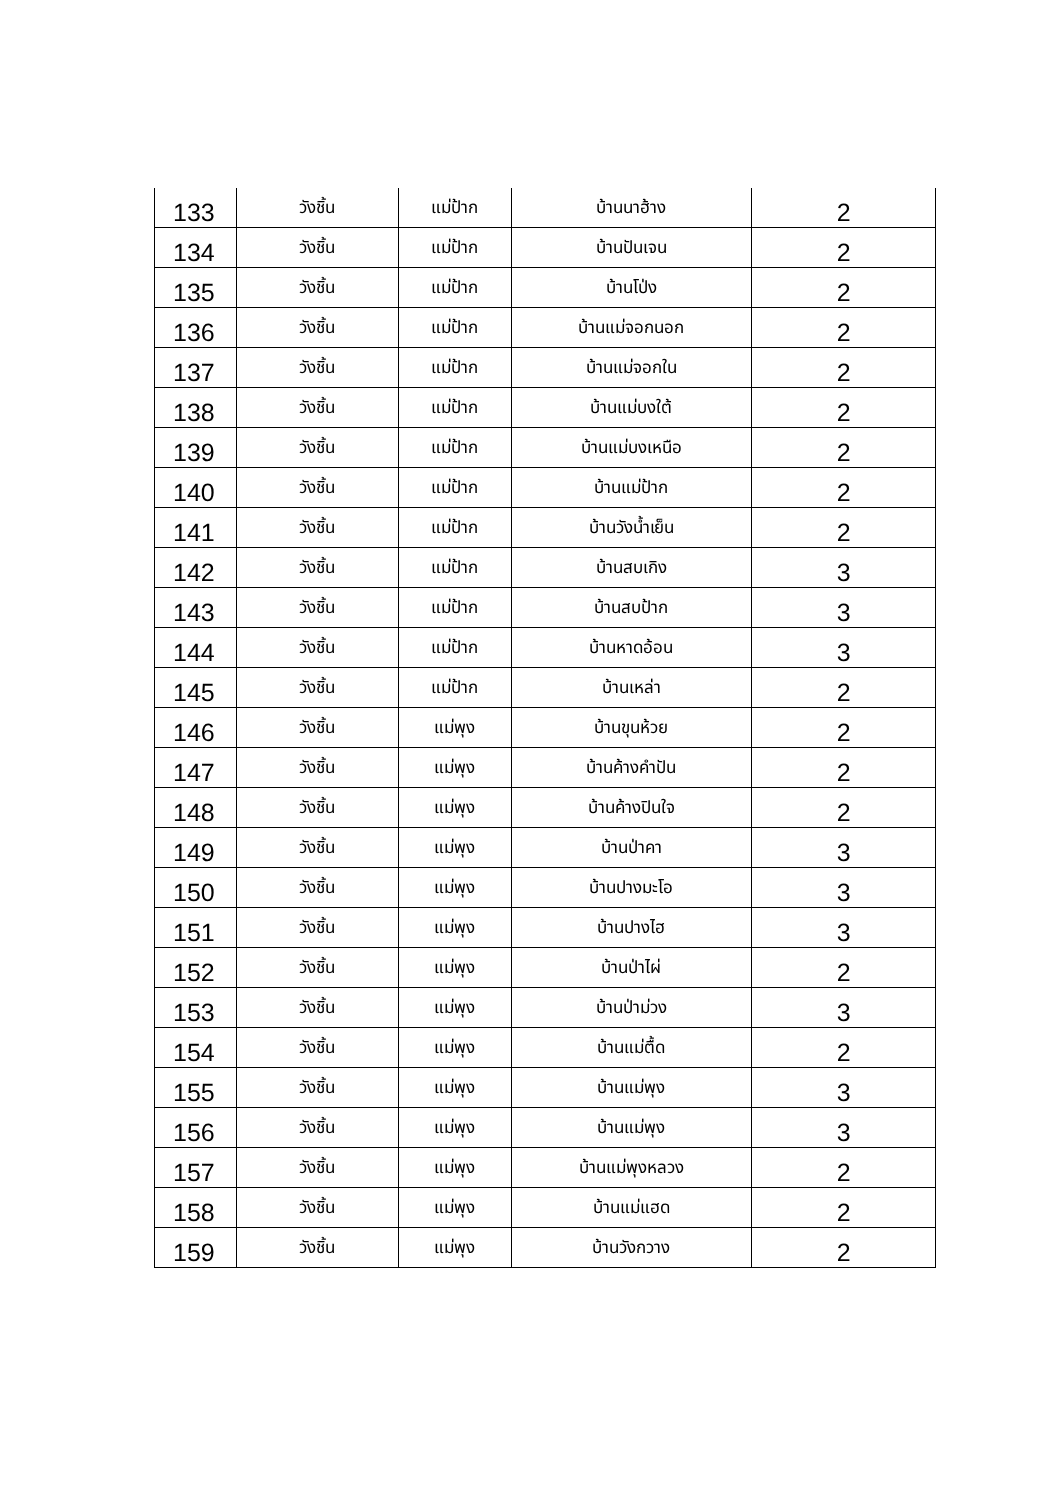| 133 | วังชิ้น | แม่ป้าก | บ้านนาฮ้าง | 2 |
| 134 | วังชิ้น | แม่ป้าก | บ้านปันเจน | 2 |
| 135 | วังชิ้น | แม่ป้าก | บ้านโป่ง | 2 |
| 136 | วังชิ้น | แม่ป้าก | บ้านแม่จอกนอก | 2 |
| 137 | วังชิ้น | แม่ป้าก | บ้านแม่จอกใน | 2 |
| 138 | วังชิ้น | แม่ป้าก | บ้านแม่บงใต้ | 2 |
| 139 | วังชิ้น | แม่ป้าก | บ้านแม่บงเหนือ | 2 |
| 140 | วังชิ้น | แม่ป้าก | บ้านแม่ป้าก | 2 |
| 141 | วังชิ้น | แม่ป้าก | บ้านวังน้ำเย็น | 2 |
| 142 | วังชิ้น | แม่ป้าก | บ้านสบเกิง | 3 |
| 143 | วังชิ้น | แม่ป้าก | บ้านสบป้าก | 3 |
| 144 | วังชิ้น | แม่ป้าก | บ้านหาดอ้อน | 3 |
| 145 | วังชิ้น | แม่ป้าก | บ้านเหล่า | 2 |
| 146 | วังชิ้น | แม่พุง | บ้านขุนห้วย | 2 |
| 147 | วังชิ้น | แม่พุง | บ้านค้างคำปัน | 2 |
| 148 | วังชิ้น | แม่พุง | บ้านค้างปินใจ | 2 |
| 149 | วังชิ้น | แม่พุง | บ้านป่าคา | 3 |
| 150 | วังชิ้น | แม่พุง | บ้านปางมะโอ | 3 |
| 151 | วังชิ้น | แม่พุง | บ้านปางไฮ | 3 |
| 152 | วังชิ้น | แม่พุง | บ้านป่าไผ่ | 2 |
| 153 | วังชิ้น | แม่พุง | บ้านป่าม่วง | 3 |
| 154 | วังชิ้น | แม่พุง | บ้านแม่ตื้ด | 2 |
| 155 | วังชิ้น | แม่พุง | บ้านแม่พุง | 3 |
| 156 | วังชิ้น | แม่พุง | บ้านแม่พุง | 3 |
| 157 | วังชิ้น | แม่พุง | บ้านแม่พุงหลวง | 2 |
| 158 | วังชิ้น | แม่พุง | บ้านแม่แฮด | 2 |
| 159 | วังชิ้น | แม่พุง | บ้านวังกวาง | 2 |